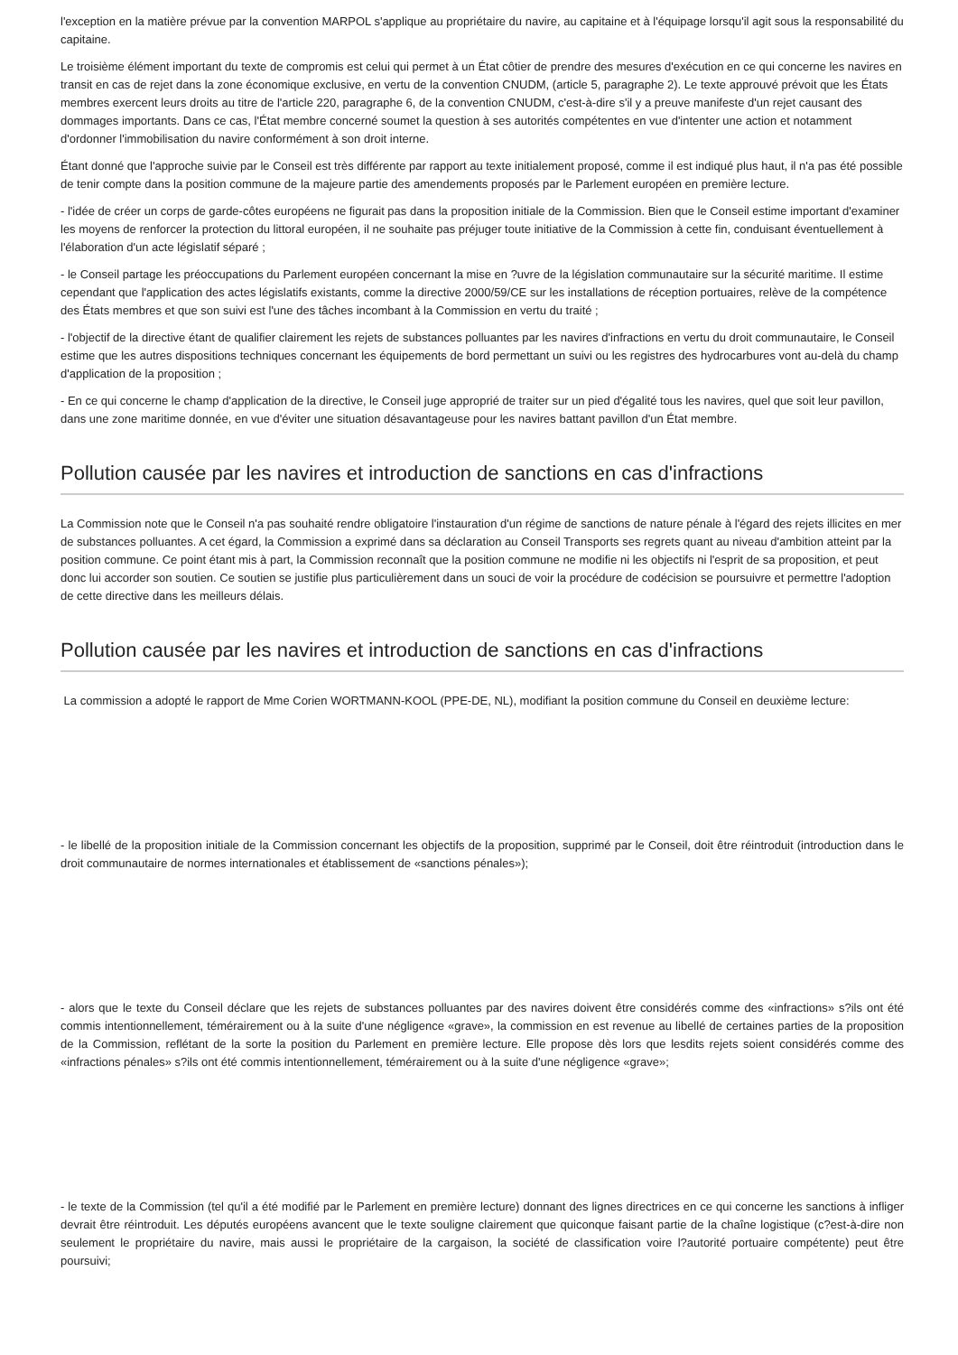l'exception en la matière prévue par la convention MARPOL s'applique au propriétaire du navire, au capitaine et à l'équipage lorsqu'il agit sous la responsabilité du capitaine.
Le troisième élément important du texte de compromis est celui qui permet à un État côtier de prendre des mesures d'exécution en ce qui concerne les navires en transit en cas de rejet dans la zone économique exclusive, en vertu de la convention CNUDM, (article 5, paragraphe 2). Le texte approuvé prévoit que les États membres exercent leurs droits au titre de l'article 220, paragraphe 6, de la convention CNUDM, c'est-à-dire s'il y a preuve manifeste d'un rejet causant des dommages importants. Dans ce cas, l'État membre concerné soumet la question à ses autorités compétentes en vue d'intenter une action et notamment d'ordonner l'immobilisation du navire conformément à son droit interne.
Étant donné que l'approche suivie par le Conseil est très différente par rapport au texte initialement proposé, comme il est indiqué plus haut, il n'a pas été possible de tenir compte dans la position commune de la majeure partie des amendements proposés par le Parlement européen en première lecture.
- l'idée de créer un corps de garde-côtes européens ne figurait pas dans la proposition initiale de la Commission. Bien que le Conseil estime important d'examiner les moyens de renforcer la protection du littoral européen, il ne souhaite pas préjuger toute initiative de la Commission à cette fin, conduisant éventuellement à l'élaboration d'un acte législatif séparé ;
- le Conseil partage les préoccupations du Parlement européen concernant la mise en ?uvre de la législation communautaire sur la sécurité maritime. Il estime cependant que l'application des actes législatifs existants, comme la directive 2000/59/CE sur les installations de réception portuaires, relève de la compétence des États membres et que son suivi est l'une des tâches incombant à la Commission en vertu du traité ;
- l'objectif de la directive étant de qualifier clairement les rejets de substances polluantes par les navires d'infractions en vertu du droit communautaire, le Conseil estime que les autres dispositions techniques concernant les équipements de bord permettant un suivi ou les registres des hydrocarbures vont au-delà du champ d'application de la proposition ;
- En ce qui concerne le champ d'application de la directive, le Conseil juge approprié de traiter sur un pied d'égalité tous les navires, quel que soit leur pavillon, dans une zone maritime donnée, en vue d'éviter une situation désavantageuse pour les navires battant pavillon d'un État membre.
Pollution causée par les navires et introduction de sanctions en cas d'infractions
La Commission note que le Conseil n'a pas souhaité rendre obligatoire l'instauration d'un régime de sanctions de nature pénale à l'égard des rejets illicites en mer de substances polluantes. A cet égard, la Commission a exprimé dans sa déclaration au Conseil Transports ses regrets quant au niveau d'ambition atteint par la position commune. Ce point étant mis à part, la Commission reconnaît que la position commune ne modifie ni les objectifs ni l'esprit de sa proposition, et peut donc lui accorder son soutien. Ce soutien se justifie plus particulièrement dans un souci de voir la procédure de codécision se poursuivre et permettre l'adoption de cette directive dans les meilleurs délais.
Pollution causée par les navires et introduction de sanctions en cas d'infractions
La commission a adopté le rapport de Mme Corien WORTMANN-KOOL (PPE-DE, NL), modifiant la position commune du Conseil en deuxième lecture:
- le libellé de la proposition initiale de la Commission concernant les objectifs de la proposition, supprimé par le Conseil, doit être réintroduit (introduction dans le droit communautaire de normes internationales et établissement de «sanctions pénales»);
- alors que le texte du Conseil déclare que les rejets de substances polluantes par des navires doivent être considérés comme des «infractions» s?ils ont été commis intentionnellement, témérairement ou à la suite d'une négligence «grave», la commission en est revenue au libellé de certaines parties de la proposition de la Commission, reflétant de la sorte la position du Parlement en première lecture. Elle propose dès lors que lesdits rejets soient considérés comme des «infractions pénales» s?ils ont été commis intentionnellement, témérairement ou à la suite d'une négligence «grave»;
- le texte de la Commission (tel qu'il a été modifié par le Parlement en première lecture) donnant des lignes directrices en ce qui concerne les sanctions à infliger devrait être réintroduit. Les députés européens avancent que le texte souligne clairement que quiconque faisant partie de la chaîne logistique (c?est-à-dire non seulement le propriétaire du navire, mais aussi le propriétaire de la cargaison, la société de classification voire l?autorité portuaire compétente) peut être poursuivi;